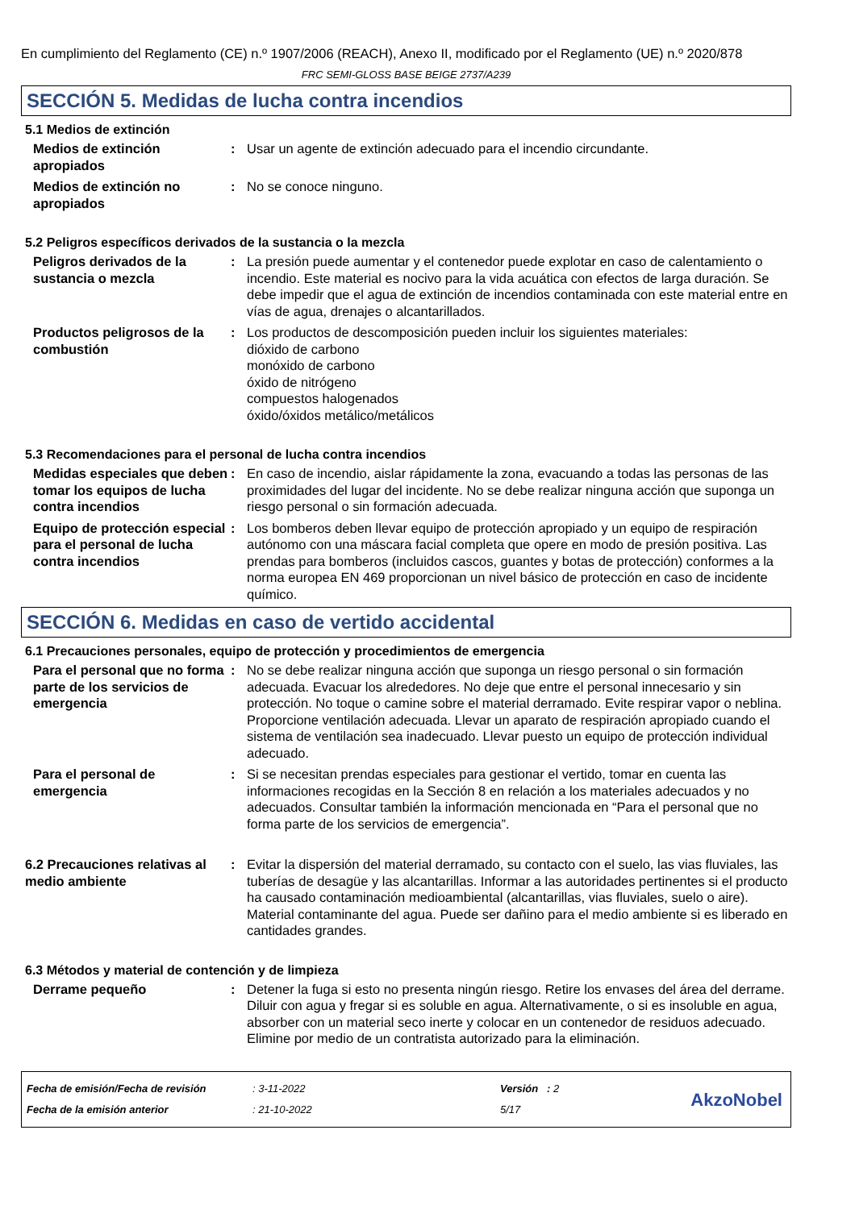En cumplimiento del Reglamento (CE) n.º 1907/2006 (REACH), Anexo II, modificado por el Reglamento (UE) n.º 2020/878
FRC SEMI-GLOSS BASE BEIGE 2737/A239
SECCIÓN 5. Medidas de lucha contra incendios
5.1 Medios de extinción
Medios de extinción apropiados
: Usar un agente de extinción adecuado para el incendio circundante.
Medios de extinción no apropiados
: No se conoce ninguno.
5.2 Peligros específicos derivados de la sustancia o la mezcla
Peligros derivados de la sustancia o mezcla
: La presión puede aumentar y el contenedor puede explotar en caso de calentamiento o incendio. Este material es nocivo para la vida acuática con efectos de larga duración. Se debe impedir que el agua de extinción de incendios contaminada con este material entre en vías de agua, drenajes o alcantarillados.
Productos peligrosos de la combustión
: Los productos de descomposición pueden incluir los siguientes materiales:
dióxido de carbono
monóxido de carbono
óxido de nitrógeno
compuestos halogenados
óxido/óxidos metálico/metálicos
5.3 Recomendaciones para el personal de lucha contra incendios
Medidas especiales que deben tomar los equipos de lucha contra incendios
: En caso de incendio, aislar rápidamente la zona, evacuando a todas las personas de las proximidades del lugar del incidente. No se debe realizar ninguna acción que suponga un riesgo personal o sin formación adecuada.
Equipo de protección especial para el personal de lucha contra incendios
: Los bomberos deben llevar equipo de protección apropiado y un equipo de respiración autónomo con una máscara facial completa que opere en modo de presión positiva. Las prendas para bomberos (incluidos cascos, guantes y botas de protección) conformes a la norma europea EN 469 proporcionan un nivel básico de protección en caso de incidente químico.
SECCIÓN 6. Medidas en caso de vertido accidental
6.1 Precauciones personales, equipo de protección y procedimientos de emergencia
Para el personal que no forma parte de los servicios de emergencia
: No se debe realizar ninguna acción que suponga un riesgo personal o sin formación adecuada. Evacuar los alrededores. No deje que entre el personal innecesario y sin protección. No toque o camine sobre el material derramado. Evite respirar vapor o neblina. Proporcione ventilación adecuada. Llevar un aparato de respiración apropiado cuando el sistema de ventilación sea inadecuado. Llevar puesto un equipo de protección individual adecuado.
Para el personal de emergencia
: Si se necesitan prendas especiales para gestionar el vertido, tomar en cuenta las informaciones recogidas en la Sección 8 en relación a los materiales adecuados y no adecuados. Consultar también la información mencionada en “Para el personal que no forma parte de los servicios de emergencia”.
6.2 Precauciones relativas al medio ambiente
: Evitar la dispersión del material derramado, su contacto con el suelo, las vias fluviales, las tuberías de desagüe y las alcantarillas. Informar a las autoridades pertinentes si el producto ha causado contaminación medioambiental (alcantarillas, vias fluviales, suelo o aire). Material contaminante del agua. Puede ser dañino para el medio ambiente si es liberado en cantidades grandes.
6.3 Métodos y material de contención y de limpieza
Derrame pequeño : Detener la fuga si esto no presenta ningún riesgo. Retire los envases del área del derrame. Diluir con agua y fregar si es soluble en agua. Alternativamente, o si es insoluble en agua, absorber con un material seco inerte y colocar en un contenedor de residuos adecuado. Elimine por medio de un contratista autorizado para la eliminación.
Fecha de emisión/Fecha de revisión
Fecha de la emisión anterior
: 3-11-2022
: 21-10-2022
Versión : 2
5/17
AkzoNobel